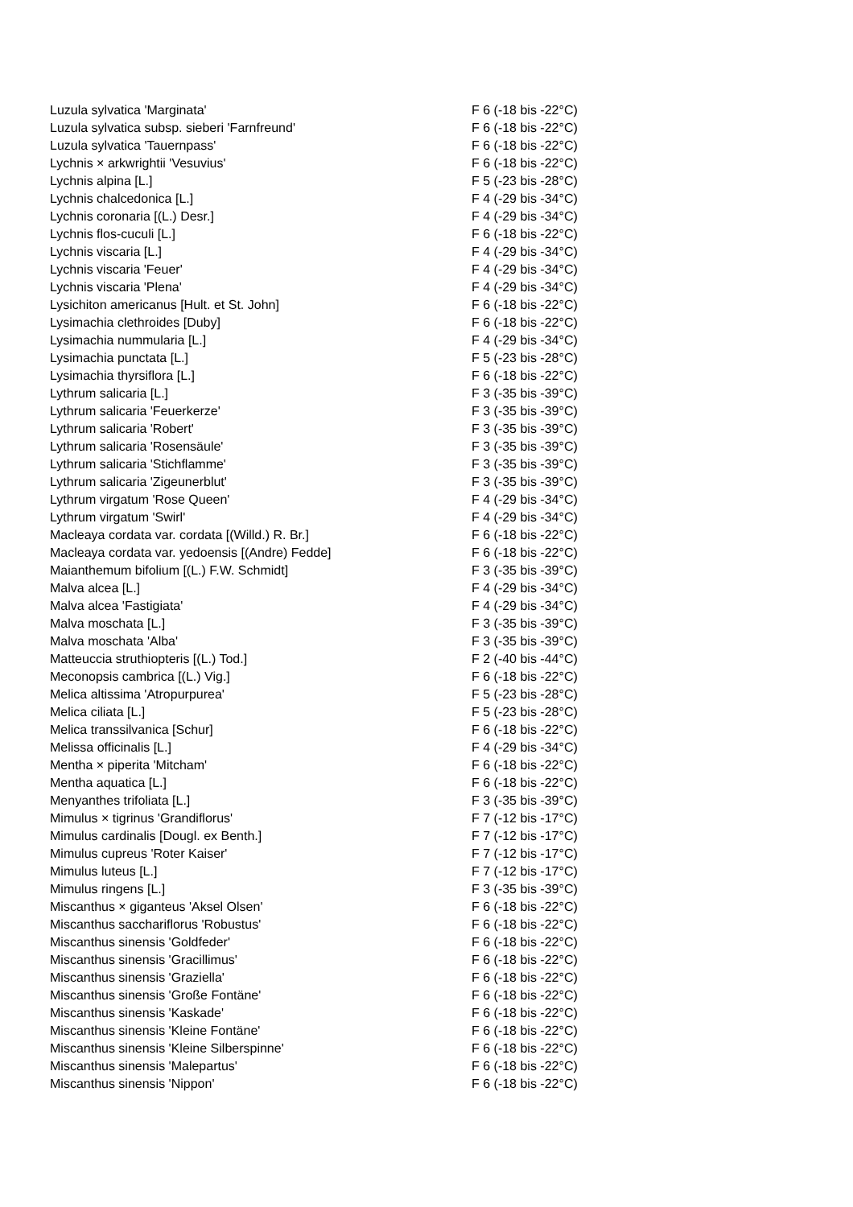| Luzula sylvatica 'Marginata' | F 6 (-18 bis -22°C) |
| Luzula sylvatica subsp. sieberi 'Farnfreund' | F 6 (-18 bis -22°C) |
| Luzula sylvatica 'Tauernpass' | F 6 (-18 bis -22°C) |
| Lychnis × arkwrightii 'Vesuvius' | F 6 (-18 bis -22°C) |
| Lychnis alpina [L.] | F 5 (-23 bis -28°C) |
| Lychnis chalcedonica [L.] | F 4 (-29 bis -34°C) |
| Lychnis coronaria [(L.) Desr.] | F 4 (-29 bis -34°C) |
| Lychnis flos-cuculi [L.] | F 6 (-18 bis -22°C) |
| Lychnis viscaria [L.] | F 4 (-29 bis -34°C) |
| Lychnis viscaria 'Feuer' | F 4 (-29 bis -34°C) |
| Lychnis viscaria 'Plena' | F 4 (-29 bis -34°C) |
| Lysichiton americanus [Hult. et St. John] | F 6 (-18 bis -22°C) |
| Lysimachia clethroides [Duby] | F 6 (-18 bis -22°C) |
| Lysimachia nummularia [L.] | F 4 (-29 bis -34°C) |
| Lysimachia punctata [L.] | F 5 (-23 bis -28°C) |
| Lysimachia thyrsiflora [L.] | F 6 (-18 bis -22°C) |
| Lythrum salicaria [L.] | F 3 (-35 bis -39°C) |
| Lythrum salicaria 'Feuerkerze' | F 3 (-35 bis -39°C) |
| Lythrum salicaria 'Robert' | F 3 (-35 bis -39°C) |
| Lythrum salicaria 'Rosensäule' | F 3 (-35 bis -39°C) |
| Lythrum salicaria 'Stichflamme' | F 3 (-35 bis -39°C) |
| Lythrum salicaria 'Zigeunerblut' | F 3 (-35 bis -39°C) |
| Lythrum virgatum 'Rose Queen' | F 4 (-29 bis -34°C) |
| Lythrum virgatum 'Swirl' | F 4 (-29 bis -34°C) |
| Macleaya cordata var. cordata [(Willd.) R. Br.] | F 6 (-18 bis -22°C) |
| Macleaya cordata var. yedoensis [(Andre) Fedde] | F 6 (-18 bis -22°C) |
| Maianthemum bifolium [(L.) F.W. Schmidt] | F 3 (-35 bis -39°C) |
| Malva alcea [L.] | F 4 (-29 bis -34°C) |
| Malva alcea 'Fastigiata' | F 4 (-29 bis -34°C) |
| Malva moschata [L.] | F 3 (-35 bis -39°C) |
| Malva moschata 'Alba' | F 3 (-35 bis -39°C) |
| Matteuccia struthiopteris [(L.) Tod.] | F 2 (-40 bis -44°C) |
| Meconopsis cambrica [(L.) Vig.] | F 6 (-18 bis -22°C) |
| Melica altissima 'Atropurpurea' | F 5 (-23 bis -28°C) |
| Melica ciliata [L.] | F 5 (-23 bis -28°C) |
| Melica transsilvanica [Schur] | F 6 (-18 bis -22°C) |
| Melissa officinalis [L.] | F 4 (-29 bis -34°C) |
| Mentha × piperita 'Mitcham' | F 6 (-18 bis -22°C) |
| Mentha aquatica [L.] | F 6 (-18 bis -22°C) |
| Menyanthes trifoliata [L.] | F 3 (-35 bis -39°C) |
| Mimulus × tigrinus 'Grandiflorus' | F 7 (-12 bis -17°C) |
| Mimulus cardinalis [Dougl. ex Benth.] | F 7 (-12 bis -17°C) |
| Mimulus cupreus 'Roter Kaiser' | F 7 (-12 bis -17°C) |
| Mimulus luteus [L.] | F 7 (-12 bis -17°C) |
| Mimulus ringens [L.] | F 3 (-35 bis -39°C) |
| Miscanthus × giganteus 'Aksel Olsen' | F 6 (-18 bis -22°C) |
| Miscanthus sacchariflorus 'Robustus' | F 6 (-18 bis -22°C) |
| Miscanthus sinensis 'Goldfeder' | F 6 (-18 bis -22°C) |
| Miscanthus sinensis 'Gracillimus' | F 6 (-18 bis -22°C) |
| Miscanthus sinensis 'Graziella' | F 6 (-18 bis -22°C) |
| Miscanthus sinensis 'Große Fontäne' | F 6 (-18 bis -22°C) |
| Miscanthus sinensis 'Kaskade' | F 6 (-18 bis -22°C) |
| Miscanthus sinensis 'Kleine Fontäne' | F 6 (-18 bis -22°C) |
| Miscanthus sinensis 'Kleine Silberspinne' | F 6 (-18 bis -22°C) |
| Miscanthus sinensis 'Malepartus' | F 6 (-18 bis -22°C) |
| Miscanthus sinensis 'Nippon' | F 6 (-18 bis -22°C) |